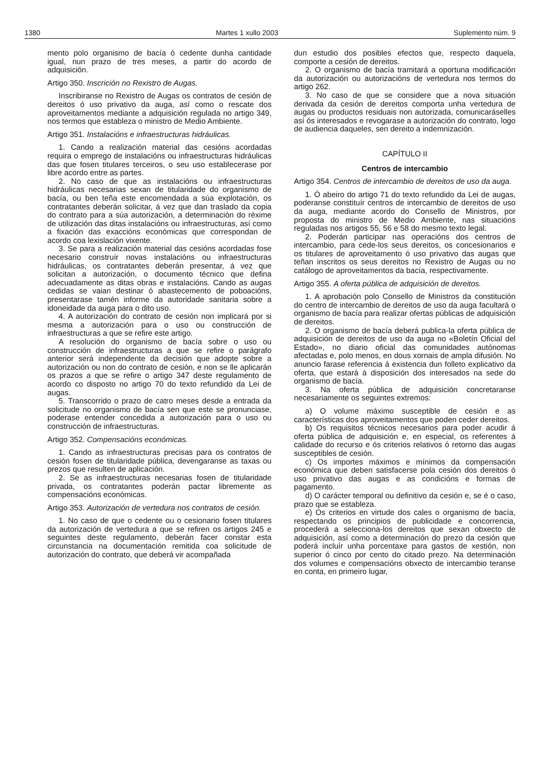1380 Martes 1 xullo 2003 Suplemento núm. 9
mento polo organismo de bacía ó cedente dunha cantidade igual, nun prazo de tres meses, a partir do acordo de adquisición.
Artigo 350. Inscrición no Rexistro de Augas.
Inscribiranse no Rexistro de Augas os contratos de cesión de dereitos ó uso privativo da auga, así como o rescate dos aproveitamentos mediante a adquisición regulada no artigo 349, nos termos que estableza o ministro de Medio Ambiente.
Artigo 351. Instalacións e infraestructuras hidráulicas.
1. Cando a realización material das cesións acordadas requira o emprego de instalacións ou infraestructuras hidráulicas das que fosen titulares terceiros, o seu uso establecerase por libre acordo entre as partes.
2. No caso de que as instalacións ou infraestructuras hidráulicas necesarias sexan de titularidade do organismo de bacía, ou ben teña este encomendada a súa explotación, os contratantes deberán solicitar, á vez que dan traslado da copia do contrato para a súa autorización, a determinación do réxime de utilización das ditas instalacións ou infraestructuras, así como a fixación das exaccións económicas que correspondan de acordo coa lexislación vixente.
3. Se para a realización material das cesións acordadas fose necesario construír novas instalacións ou infraestructuras hidráulicas, os contratantes deberán presentar, á vez que solicitan a autorización, o documento técnico que defina adecuadamente as ditas obras e instalacións. Cando as augas cedidas se vaian destinar ó abastecemento de poboacións, presentarase tamén informe da autoridade sanitaria sobre a idoneidade da auga para o dito uso.
4. A autorización do contrato de cesión non implicará por si mesma a autorización para o uso ou construcción de infraestructuras a que se refire este artigo.
A resolución do organismo de bacía sobre o uso ou construcción de infraestructuras a que se refire o parágrafo anterior será independente da decisión que adopte sobre a autorización ou non do contrato de cesión, e non se lle aplicarán os prazos a que se refire o artigo 347 deste regulamento de acordo co disposto no artigo 70 do texto refundido da Lei de augas.
5. Transcorrido o prazo de catro meses desde a entrada da solicitude no organismo de bacía sen que este se pronunciase, poderase entender concedida a autorización para o uso ou construcción de infraestructuras.
Artigo 352. Compensacións económicas.
1. Cando as infraestructuras precisas para os contratos de cesión fosen de titularidade pública, devengaranse as taxas ou prezos que resulten de aplicación.
2. Se as infraestructuras necesarias fosen de titularidade privada, os contratantes poderán pactar libremente as compensacións económicas.
Artigo 353. Autorización de vertedura nos contratos de cesión.
1. No caso de que o cedente ou o cesionario fosen titulares da autorización de vertedura a que se refiren os artigos 245 e seguintes deste regulamento, deberán facer constar esta circunstancia na documentación remitida coa solicitude de autorización do contrato, que deberá vir acompañada
dun estudio dos posibles efectos que, respecto daquela, comporte a cesión de dereitos.
2. O organismo de bacía tramitará a oportuna modificación da autorización ou autorizacións de vertedura nos termos do artigo 262.
3. No caso de que se considere que a nova situación derivada da cesión de dereitos comporta unha vertedura de augas ou productos residuais non autorizada, comunicaráselles así ós interesados e revogarase a autorización do contrato, logo de audiencia daqueles, sen dereito a indemnización.
CAPÍTULO II
Centros de intercambio
Artigo 354. Centros de intercambio de dereitos de uso da auga.
1. Ó abeiro do artigo 71 do texto refundido da Lei de augas, poderanse constituír centros de intercambio de dereitos de uso da auga, mediante acordo do Consello de Ministros, por proposta do ministro de Medio Ambiente, nas situacións reguladas nos artigos 55, 56 e 58 do mesmo texto legal.
2. Poderán participar nas operacións dos centros de intercambio, para cede-los seus dereitos, os concesionarios e os titulares de aproveitamento ó uso privativo das augas que teñan inscritos os seus dereitos no Rexistro de Augas ou no catálogo de aproveitamentos da bacía, respectivamente.
Artigo 355. A oferta pública de adquisición de dereitos.
1. A aprobación polo Consello de Ministros da constitución do centro de intercambio de dereitos de uso da auga facultará o organismo de bacía para realizar ofertas públicas de adquisición de dereitos.
2. O organismo de bacía deberá publica-la oferta pública de adquisición de dereitos de uso da auga no «Boletín Oficial del Estado», no diario oficial das comunidades autónomas afectadas e, polo menos, en dous xornais de ampla difusión. No anuncio farase referencia á existencia dun folleto explicativo da oferta, que estará á disposición dos interesados na sede do organismo de bacía.
3. Na oferta pública de adquisición concretaranse necesariamente os seguintes extremos:
a) O volume máximo susceptible de cesión e as características dos aproveitamentos que poden ceder dereitos.
b) Os requisitos técnicos necesarios para poder acudir á oferta pública de adquisición e, en especial, os referentes á calidade do recurso e ós criterios relativos ó retorno das augas susceptibles de cesión.
c) Os importes máximos e mínimos da compensación económica que deben satisfacerse pola cesión dos dereitos ó uso privativo das augas e as condicións e formas de pagamento.
d) O carácter temporal ou definitivo da cesión e, se é o caso, prazo que se estableza.
e) Os criterios en virtude dos cales o organismo de bacía, respectando os principios de publicidade e concorrencia, procederá a selecciona-los dereitos que sexan obxecto de adquisición, así como a determinación do prezo da cesión que poderá incluír unha porcentaxe para gastos de xestión, non superior ó cinco por cento do citado prezo. Na determinación dos volumes e compensacións obxecto de intercambio teranse en conta, en primeiro lugar,